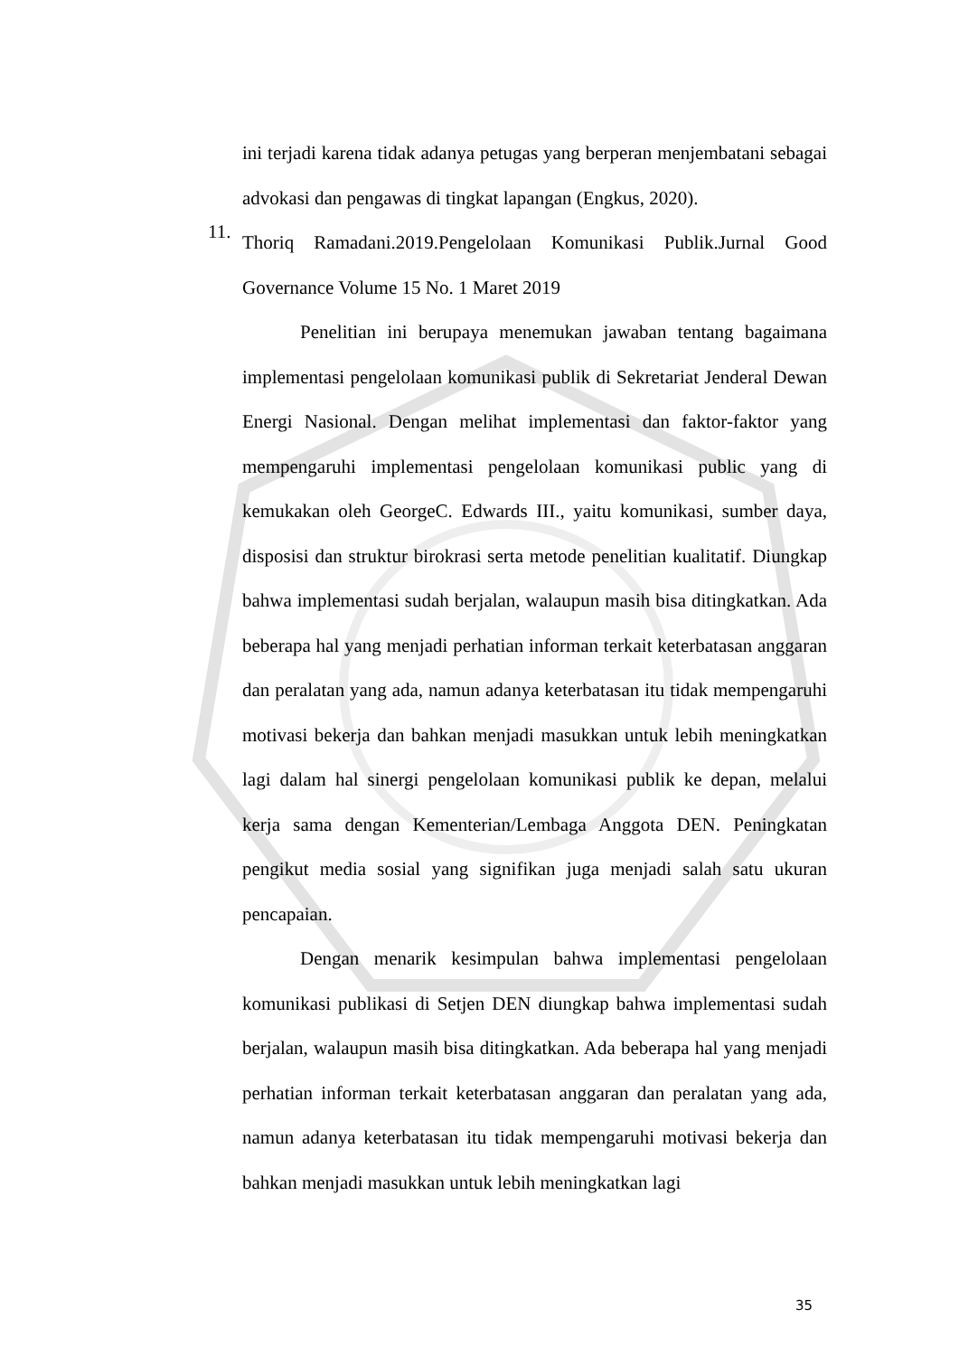ini terjadi karena tidak adanya petugas yang berperan menjembatani sebagai advokasi dan pengawas di tingkat lapangan (Engkus, 2020).
11.
Thoriq Ramadani.2019.Pengelolaan Komunikasi Publik.Jurnal Good Governance Volume 15 No. 1 Maret 2019
Penelitian ini berupaya menemukan jawaban tentang bagaimana implementasi pengelolaan komunikasi publik di Sekretariat Jenderal Dewan Energi Nasional. Dengan melihat implementasi dan faktor-faktor yang mempengaruhi implementasi pengelolaan komunikasi public yang di kemukakan oleh GeorgeC. Edwards III., yaitu komunikasi, sumber daya, disposisi dan struktur birokrasi serta metode penelitian kualitatif. Diungkap bahwa implementasi sudah berjalan, walaupun masih bisa ditingkatkan. Ada beberapa hal yang menjadi perhatian informan terkait keterbatasan anggaran dan peralatan yang ada, namun adanya keterbatasan itu tidak mempengaruhi motivasi bekerja dan bahkan menjadi masukkan untuk lebih meningkatkan lagi dalam hal sinergi pengelolaan komunikasi publik ke depan, melalui kerja sama dengan Kementerian/Lembaga Anggota DEN. Peningkatan pengikut media sosial yang signifikan juga menjadi salah satu ukuran pencapaian.
Dengan menarik kesimpulan bahwa implementasi pengelolaan komunikasi publikasi di Setjen DEN diungkap bahwa implementasi sudah berjalan, walaupun masih bisa ditingkatkan. Ada beberapa hal yang menjadi perhatian informan terkait keterbatasan anggaran dan peralatan yang ada, namun adanya keterbatasan itu tidak mempengaruhi motivasi bekerja dan bahkan menjadi masukkan untuk lebih meningkatkan lagi
35